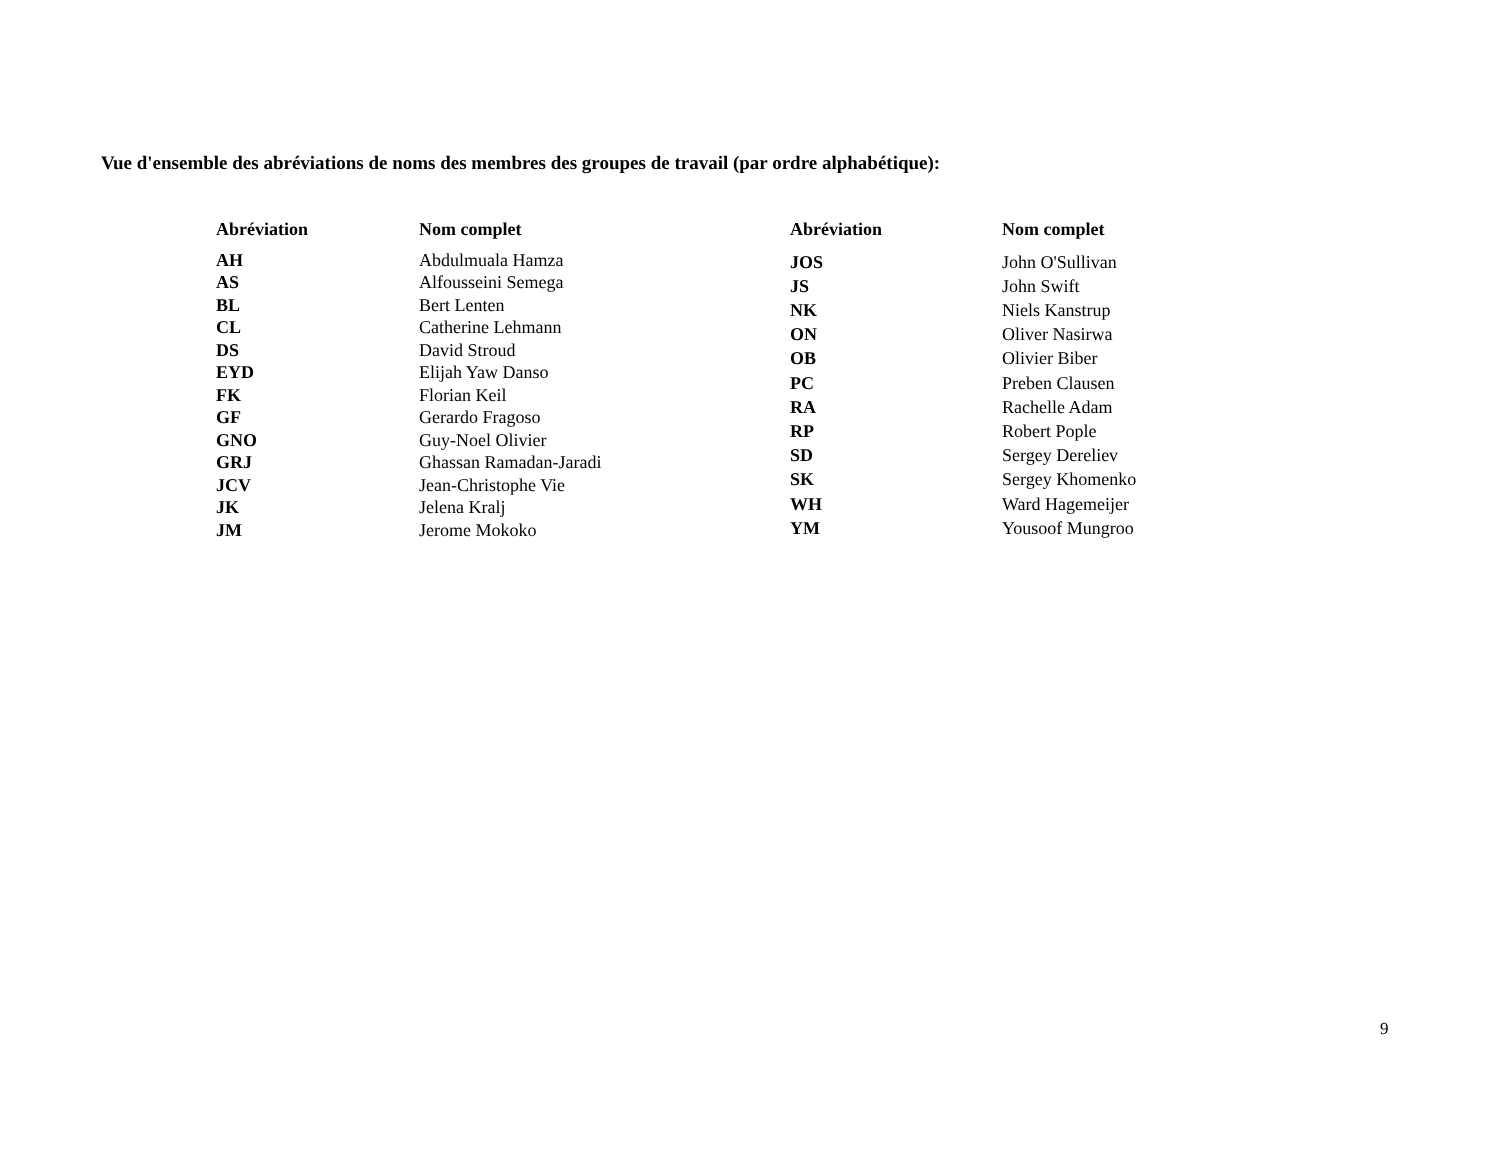Vue d'ensemble des abréviations de noms des membres des groupes de travail (par ordre alphabétique):
| Abréviation | Nom complet |
| --- | --- |
| AH | Abdulmuala Hamza |
| AS | Alfousseini Semega |
| BL | Bert Lenten |
| CL | Catherine Lehmann |
| DS | David Stroud |
| EYD | Elijah Yaw Danso |
| FK | Florian Keil |
| GF | Gerardo Fragoso |
| GNO | Guy-Noel Olivier |
| GRJ | Ghassan Ramadan-Jaradi |
| JCV | Jean-Christophe Vie |
| JK | Jelena Kralj |
| JM | Jerome Mokoko |
| Abréviation | Nom complet |
| --- | --- |
| JOS | John O'Sullivan |
| JS | John Swift |
| NK | Niels Kanstrup |
| ON | Oliver Nasirwa |
| OB | Olivier Biber |
| PC | Preben Clausen |
| RA | Rachelle Adam |
| RP | Robert Pople |
| SD | Sergey Dereliev |
| SK | Sergey Khomenko |
| WH | Ward Hagemeijer |
| YM | Yousoof Mungroo |
9